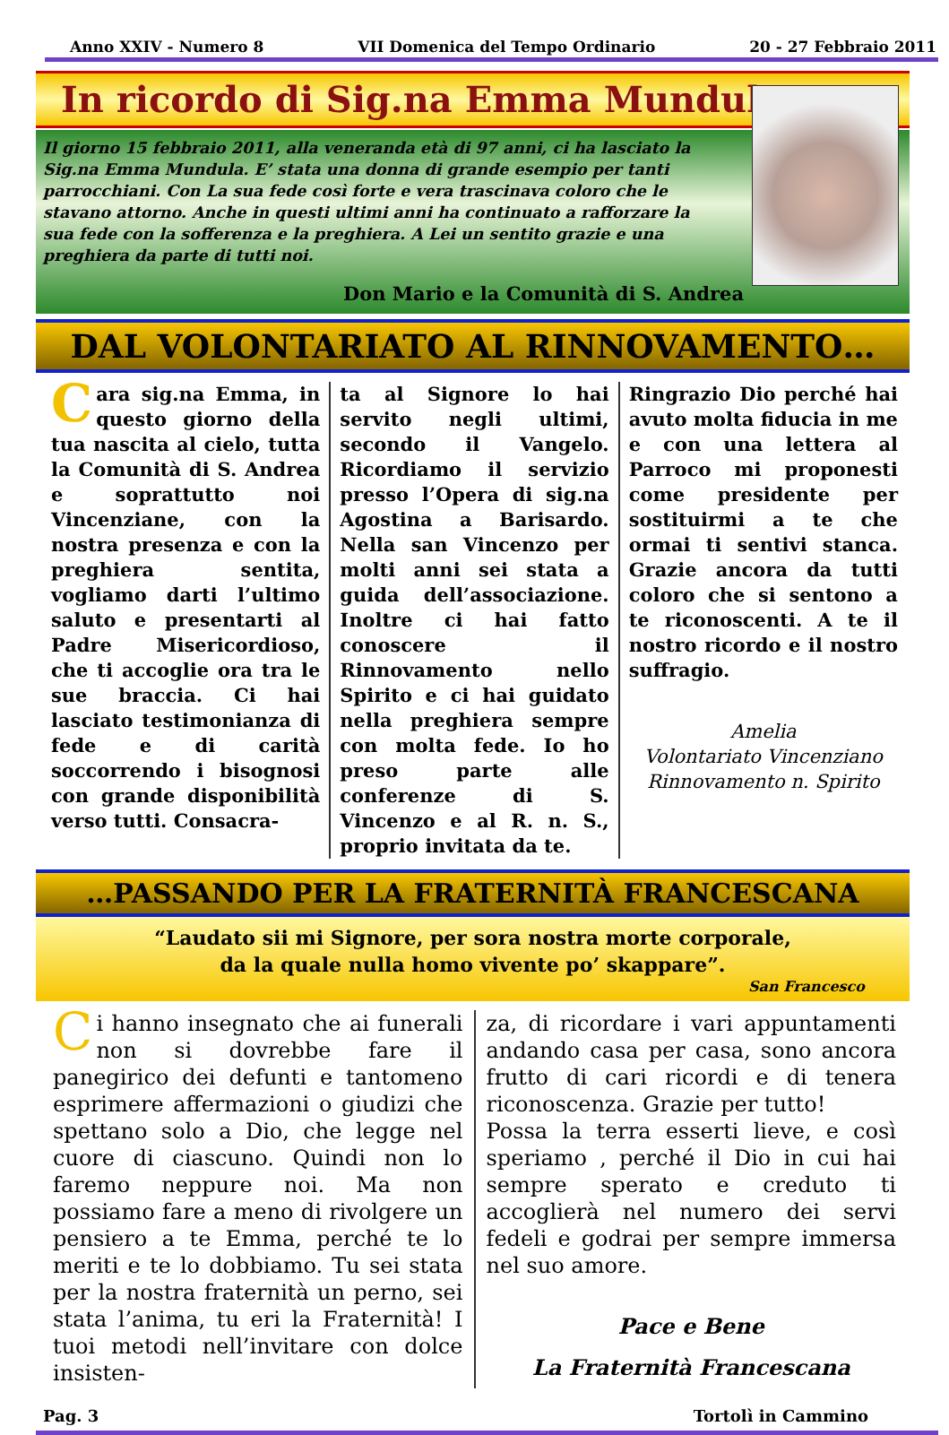Anno XXIV - Numero 8 VII Domenica del Tempo Ordinario 20 - 27 Febbraio 2011
In ricordo di Sig.na Emma Mundula
Il giorno 15 febbraio 2011, alla veneranda età di 97 anni, ci ha lasciato la Sig.na Emma Mundula. E’ stata una donna di grande esempio per tanti parrocchiani. Con La sua fede così forte e vera trascinava coloro che le stavano attorno. Anche in questi ultimi anni ha continuato a rafforzare la sua fede con la sofferenza e la preghiera. A Lei un sentito grazie e una preghiera da parte di tutti noi.
Don Mario e la Comunità di S. Andrea
DAL VOLONTARIATO AL RINNOVAMENTO…
Cara sig.na Emma, in questo giorno della tua nascita al cielo, tutta la Comunità di S. Andrea e soprattutto noi Vincenziane, con la nostra presenza e con la preghiera sentita, vogliamo darti l’ultimo saluto e presentarti al Padre Misericordioso, che ti accoglie ora tra le sue braccia. Ci hai lasciato testimonianza di fede e di carità soccorrendo i bisognosi con grande disponibilità verso tutti. Consacra-
ta al Signore lo hai servito negli ultimi, secondo il Vangelo. Ricordiamo il servizio presso l’Opera di sig.na Agostina a Barisardo. Nella san Vincenzo per molti anni sei stata a guida dell’associazione. Inoltre ci hai fatto conoscere il Rinnovamento nello Spirito e ci hai guidato nella preghiera sempre con molta fede. Io ho preso parte alle conferenze di S. Vincenzo e al R. n. S., proprio invitata da te.
Ringrazio Dio perché hai avuto molta fiducia in me e con una lettera al Parroco mi proponesti come presidente per sostituirmi a te che ormai ti sentivi stanca. Grazie ancora da tutti coloro che si sentono a te riconoscenti. A te il nostro ricordo e il nostro suffragio.
Amelia
Volontariato Vincenziano
Rinnovamento n. Spirito
…PASSANDO PER LA FRATERNITÀ FRANCESCANA
“Laudato sii mi Signore, per sora nostra morte corporale,
da la quale nulla homo vivente po’ skappare”.
San Francesco
Ci hanno insegnato che ai funerali non si dovrebbe fare il panegirico dei defunti e tantomeno esprimere affermazioni o giudizi che spettano solo a Dio, che legge nel cuore di ciascuno. Quindi non lo faremo neppure noi. Ma non possiamo fare a meno di rivolgere un pensiero a te Emma, perché te lo meriti e te lo dobbiamo. Tu sei stata per la nostra fraternità un perno, sei stata l’anima, tu eri la Fraternità! I tuoi metodi nell’invitare con dolce insisten-
za, di ricordare i vari appuntamenti andando casa per casa, sono ancora frutto di cari ricordi e di tenera riconoscenza. Grazie per tutto!
Possa la terra esserti lieve, e così speriamo , perché il Dio in cui hai sempre sperato e creduto ti accoglierà nel numero dei servi fedeli e godrai per sempre immersa nel suo amore.
Pace e Bene
La Fraternità Francescana
Pag. 3 Tortolì in Cammino